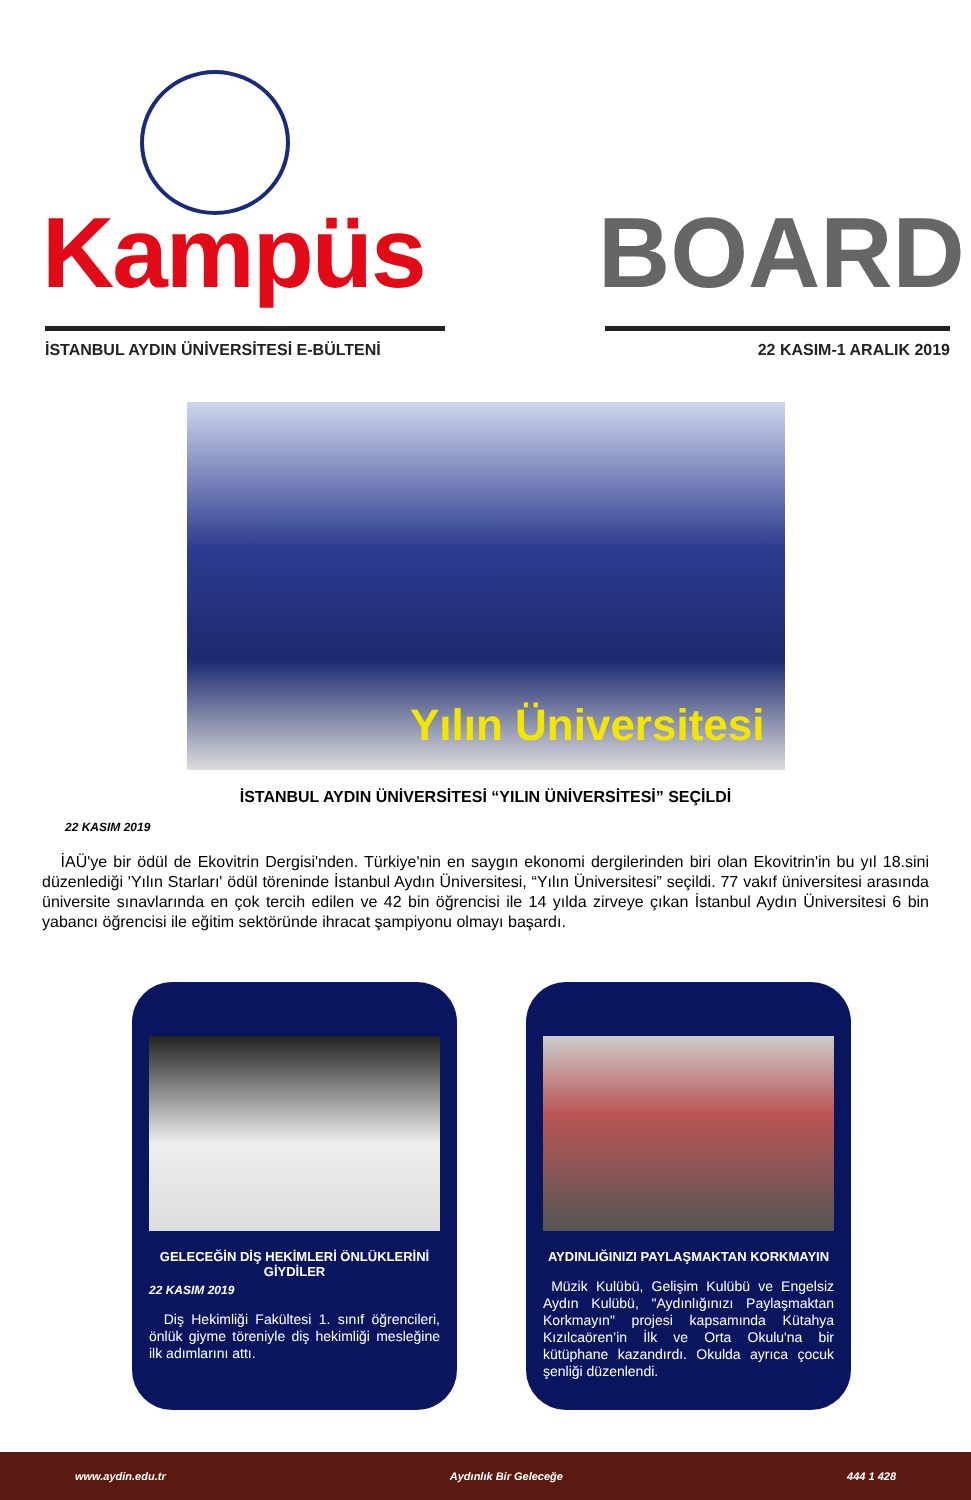Kampüs BOARD
İSTANBUL AYDIN ÜNİVERSİTESİ E-BÜLTENİ 22 KASIM-1 ARALIK 2019
Yılın Üniversitesi
İSTANBUL AYDIN ÜNİVERSİTESİ “YILIN ÜNİVERSİTESİ” SEÇİLDİ
22 KASIM 2019
İAÜ'ye bir ödül de Ekovitrin Dergisi'nden. Türkiye'nin en saygın ekonomi dergilerinden biri olan Ekovitrin'in bu yıl 18.sini düzenlediği 'Yılın Starları' ödül töreninde İstanbul Aydın Üniversitesi, “Yılın Üniversitesi” seçildi. 77 vakıf üniversitesi arasında üniversite sınavlarında en çok tercih edilen ve 42 bin öğrencisi ile 14 yılda zirveye çıkan İstanbul Aydın Üniversitesi 6 bin yabancı öğrencisi ile eğitim sektöründe ihracat şampiyonu olmayı başardı.
GELECEĞİN DİŞ HEKİMLERİ ÖNLÜKLERİNİ GİYDİLER
22 KASIM 2019
Diş Hekimliği Fakültesi 1. sınıf öğrencileri, önlük giyme töreniyle diş hekimliği mesleğine ilk adımlarını attı.
AYDINLIĞINIZI PAYLAŞMAKTAN KORKMAYIN
Müzik Kulübü, Gelişim Kulübü ve Engelsiz Aydın Kulübü, "Aydınlığınızı Paylaşmaktan Korkmayın" projesi kapsamında Kütahya Kızılcaören’in İlk ve Orta Okulu'na bir kütüphane kazandırdı. Okulda ayrıca çocuk şenliği düzenlendi.
www.aydin.edu.tr Aydınlık Bir Geleceğe 444 1 428